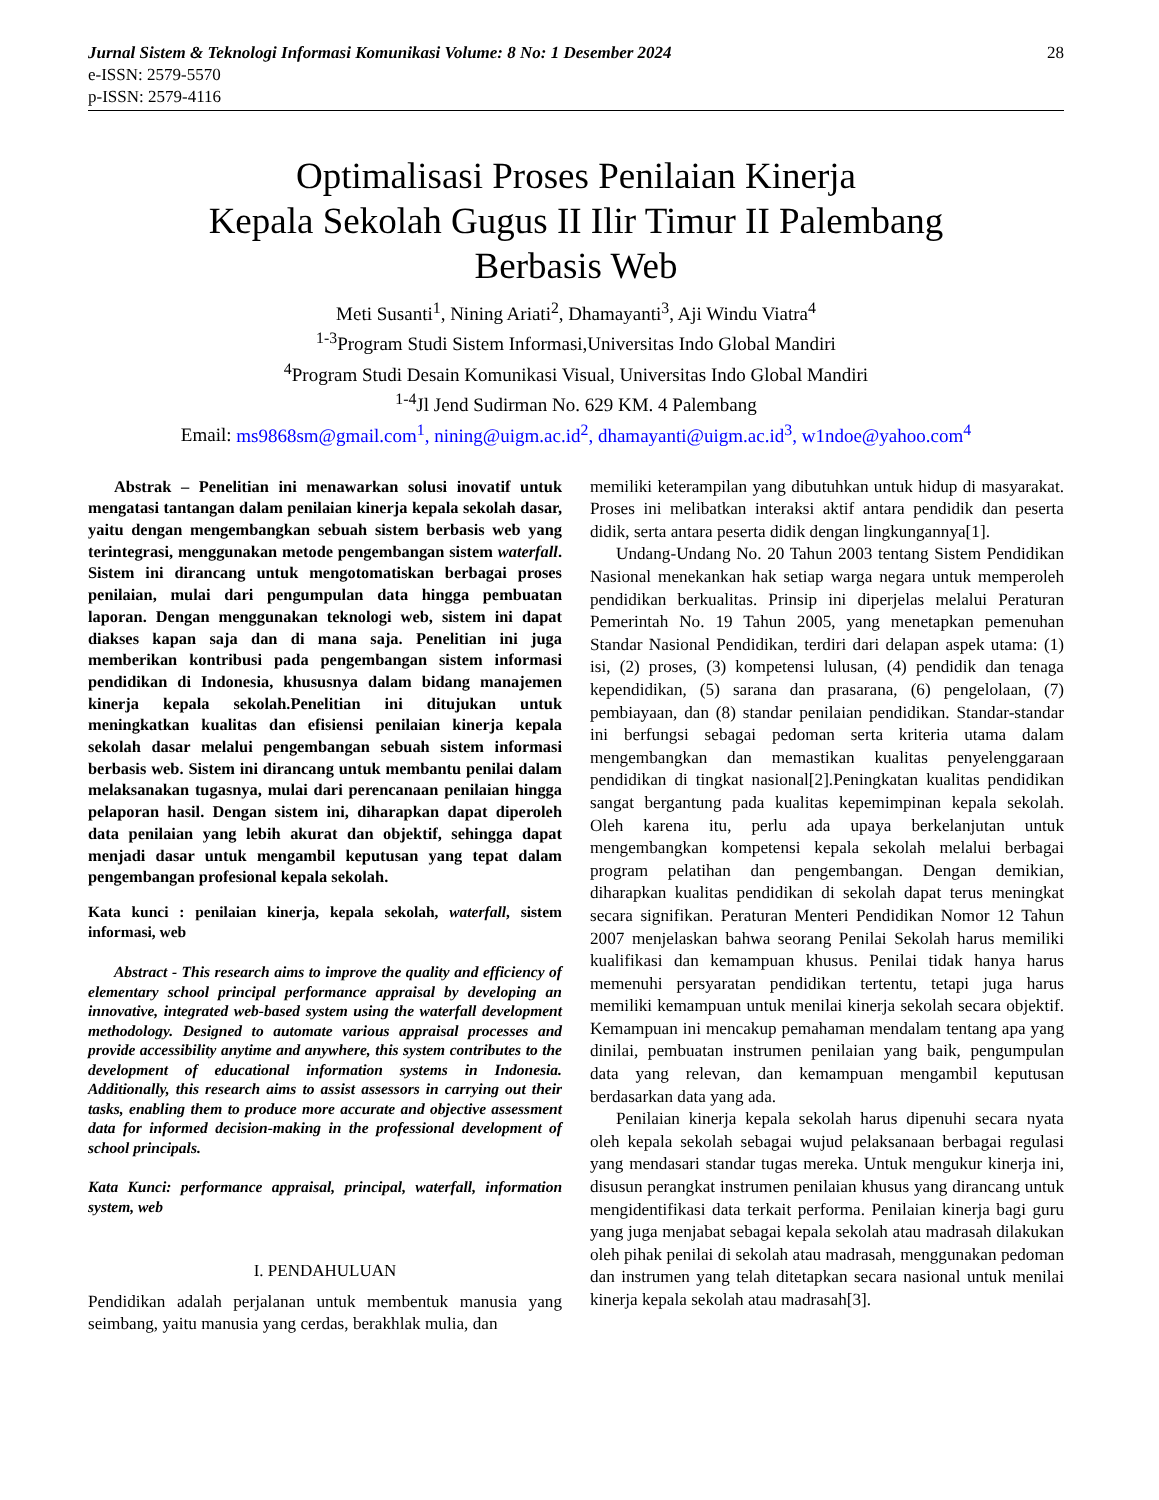Jurnal Sistem & Teknologi Informasi Komunikasi Volume: 8 No: 1 Desember 2024 28
e-ISSN: 2579-5570
p-ISSN: 2579-4116
Optimalisasi Proses Penilaian Kinerja
Kepala Sekolah Gugus II Ilir Timur II Palembang
Berbasis Web
Meti Susanti<sup>1</sup>, Nining Ariati<sup>2</sup>, Dhamayanti<sup>3</sup>, Aji Windu Viatra<sup>4</sup>
<sup>1-3</sup>Program Studi Sistem Informasi,Universitas Indo Global Mandiri
<sup>4</sup> Program Studi Desain Komunikasi Visual, Universitas Indo Global Mandiri
<sup>1-4</sup>Jl Jend Sudirman No. 629 KM. 4 Palembang
Email: ms9868sm@gmail.com<sup>1</sup>, nining@uigm.ac.id<sup>2</sup>, dhamayanti@uigm.ac.id<sup>3</sup>, w1ndoe@yahoo.com<sup>4</sup>
Abstrak – Penelitian ini menawarkan solusi inovatif untuk mengatasi tantangan dalam penilaian kinerja kepala sekolah dasar, yaitu dengan mengembangkan sebuah sistem berbasis web yang terintegrasi, menggunakan metode pengembangan sistem waterfall. Sistem ini dirancang untuk mengotomatiskan berbagai proses penilaian, mulai dari pengumpulan data hingga pembuatan laporan. Dengan menggunakan teknologi web, sistem ini dapat diakses kapan saja dan di mana saja. Penelitian ini juga memberikan kontribusi pada pengembangan sistem informasi pendidikan di Indonesia, khususnya dalam bidang manajemen kinerja kepala sekolah.Penelitian ini ditujukan untuk meningkatkan kualitas dan efisiensi penilaian kinerja kepala sekolah dasar melalui pengembangan sebuah sistem informasi berbasis web. Sistem ini dirancang untuk membantu penilai dalam melaksanakan tugasnya, mulai dari perencanaan penilaian hingga pelaporan hasil. Dengan sistem ini, diharapkan dapat diperoleh data penilaian yang lebih akurat dan objektif, sehingga dapat menjadi dasar untuk mengambil keputusan yang tepat dalam pengembangan profesional kepala sekolah.
Kata kunci : penilaian kinerja, kepala sekolah, waterfall, sistem informasi, web
Abstract - This research aims to improve the quality and efficiency of elementary school principal performance appraisal by developing an innovative, integrated web-based system using the waterfall development methodology. Designed to automate various appraisal processes and provide accessibility anytime and anywhere, this system contributes to the development of educational information systems in Indonesia. Additionally, this research aims to assist assessors in carrying out their tasks, enabling them to produce more accurate and objective assessment data for informed decision-making in the professional development of school principals.
Kata Kunci: performance appraisal, principal, waterfall, information system, web
I. PENDAHULUAN
Pendidikan adalah perjalanan untuk membentuk manusia yang seimbang, yaitu manusia yang cerdas, berakhlak mulia, dan
memiliki keterampilan yang dibutuhkan untuk hidup di masyarakat. Proses ini melibatkan interaksi aktif antara pendidik dan peserta didik, serta antara peserta didik dengan lingkungannya[1].
Undang-Undang No. 20 Tahun 2003 tentang Sistem Pendidikan Nasional menekankan hak setiap warga negara untuk memperoleh pendidikan berkualitas. Prinsip ini diperjelas melalui Peraturan Pemerintah No. 19 Tahun 2005, yang menetapkan pemenuhan Standar Nasional Pendidikan, terdiri dari delapan aspek utama: (1) isi, (2) proses, (3) kompetensi lulusan, (4) pendidik dan tenaga kependidikan, (5) sarana dan prasarana, (6) pengelolaan, (7) pembiayaan, dan (8) standar penilaian pendidikan. Standar-standar ini berfungsi sebagai pedoman serta kriteria utama dalam mengembangkan dan memastikan kualitas penyelenggaraan pendidikan di tingkat nasional[2].Peningkatan kualitas pendidikan sangat bergantung pada kualitas kepemimpinan kepala sekolah. Oleh karena itu, perlu ada upaya berkelanjutan untuk mengembangkan kompetensi kepala sekolah melalui berbagai program pelatihan dan pengembangan. Dengan demikian, diharapkan kualitas pendidikan di sekolah dapat terus meningkat secara signifikan. Peraturan Menteri Pendidikan Nomor 12 Tahun 2007 menjelaskan bahwa seorang Penilai Sekolah harus memiliki kualifikasi dan kemampuan khusus. Penilai tidak hanya harus memenuhi persyaratan pendidikan tertentu, tetapi juga harus memiliki kemampuan untuk menilai kinerja sekolah secara objektif. Kemampuan ini mencakup pemahaman mendalam tentang apa yang dinilai, pembuatan instrumen penilaian yang baik, pengumpulan data yang relevan, dan kemampuan mengambil keputusan berdasarkan data yang ada.
Penilaian kinerja kepala sekolah harus dipenuhi secara nyata oleh kepala sekolah sebagai wujud pelaksanaan berbagai regulasi yang mendasari standar tugas mereka. Untuk mengukur kinerja ini, disusun perangkat instrumen penilaian khusus yang dirancang untuk mengidentifikasi data terkait performa. Penilaian kinerja bagi guru yang juga menjabat sebagai kepala sekolah atau madrasah dilakukan oleh pihak penilai di sekolah atau madrasah, menggunakan pedoman dan instrumen yang telah ditetapkan secara nasional untuk menilai kinerja kepala sekolah atau madrasah[3].